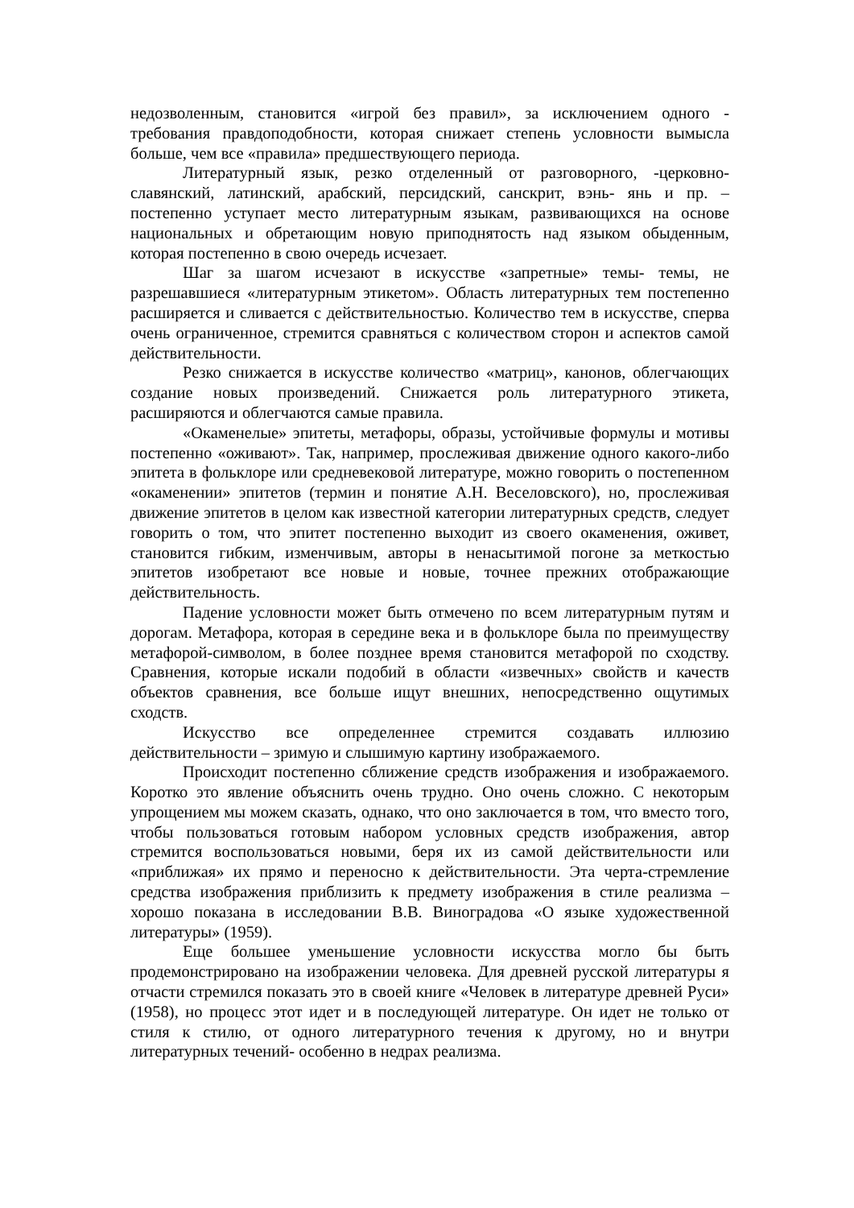недозволенным, становится «игрой без правил», за исключением одного - требования правдоподобности, которая снижает степень условности вымысла больше, чем все «правила» предшествующего периода.
Литературный язык, резко отделенный от разговорного, -церковно-славянский, латинский, арабский, персидский, санскрит, вэнь- янь и пр. – постепенно уступает место литературным языкам, развивающихся на основе национальных и обретающим новую приподнятость над языком обыденным, которая постепенно в свою очередь исчезает.
Шаг за шагом исчезают в искусстве «запретные» темы- темы, не разрешавшиеся «литературным этикетом». Область литературных тем постепенно расширяется и сливается с действительностью. Количество тем в искусстве, сперва очень ограниченное, стремится сравняться с количеством сторон и аспектов самой действительности.
Резко снижается в искусстве количество «матриц», канонов, облегчающих создание новых произведений. Снижается роль литературного этикета, расширяются и облегчаются самые правила.
«Окаменелые» эпитеты, метафоры, образы, устойчивые формулы и мотивы постепенно «оживают». Так, например, прослеживая движение одного какого-либо эпитета в фольклоре или средневековой литературе, можно говорить о постепенном «окаменении» эпитетов (термин и понятие А.Н. Веселовского), но, прослеживая движение эпитетов в целом как известной категории литературных средств, следует говорить о том, что эпитет постепенно выходит из своего окаменения, оживет, становится гибким, изменчивым, авторы в ненасытимой погоне за меткостью эпитетов изобретают все новые и новые, точнее прежних отображающие действительность.
Падение условности может быть отмечено по всем литературным путям и дорогам. Метафора, которая в середине века и в фольклоре была по преимуществу метафорой-символом, в более позднее время становится метафорой по сходству. Сравнения, которые искали подобий в области «извечных» свойств и качеств объектов сравнения, все больше ищут внешних, непосредственно ощутимых сходств.
Искусство все определеннее стремится создавать иллюзию действительности – зримую и слышимую картину изображаемого.
Происходит постепенно сближение средств изображения и изображаемого. Коротко это явление объяснить очень трудно. Оно очень сложно. С некоторым упрощением мы можем сказать, однако, что оно заключается в том, что вместо того, чтобы пользоваться готовым набором условных средств изображения, автор стремится воспользоваться новыми, беря их из самой действительности или «приближая» их прямо и переносно к действительности. Эта черта-стремление средства изображения приблизить к предмету изображения в стиле реализма – хорошо показана в исследовании В.В. Виноградова «О языке художественной литературы» (1959).
Еще большее уменьшение условности искусства могло бы быть продемонстрировано на изображении человека. Для древней русской литературы я отчасти стремился показать это в своей книге «Человек в литературе древней Руси» (1958), но процесс этот идет и в последующей литературе. Он идет не только от стиля к стилю, от одного литературного течения к другому, но и внутри литературных течений- особенно в недрах реализма.